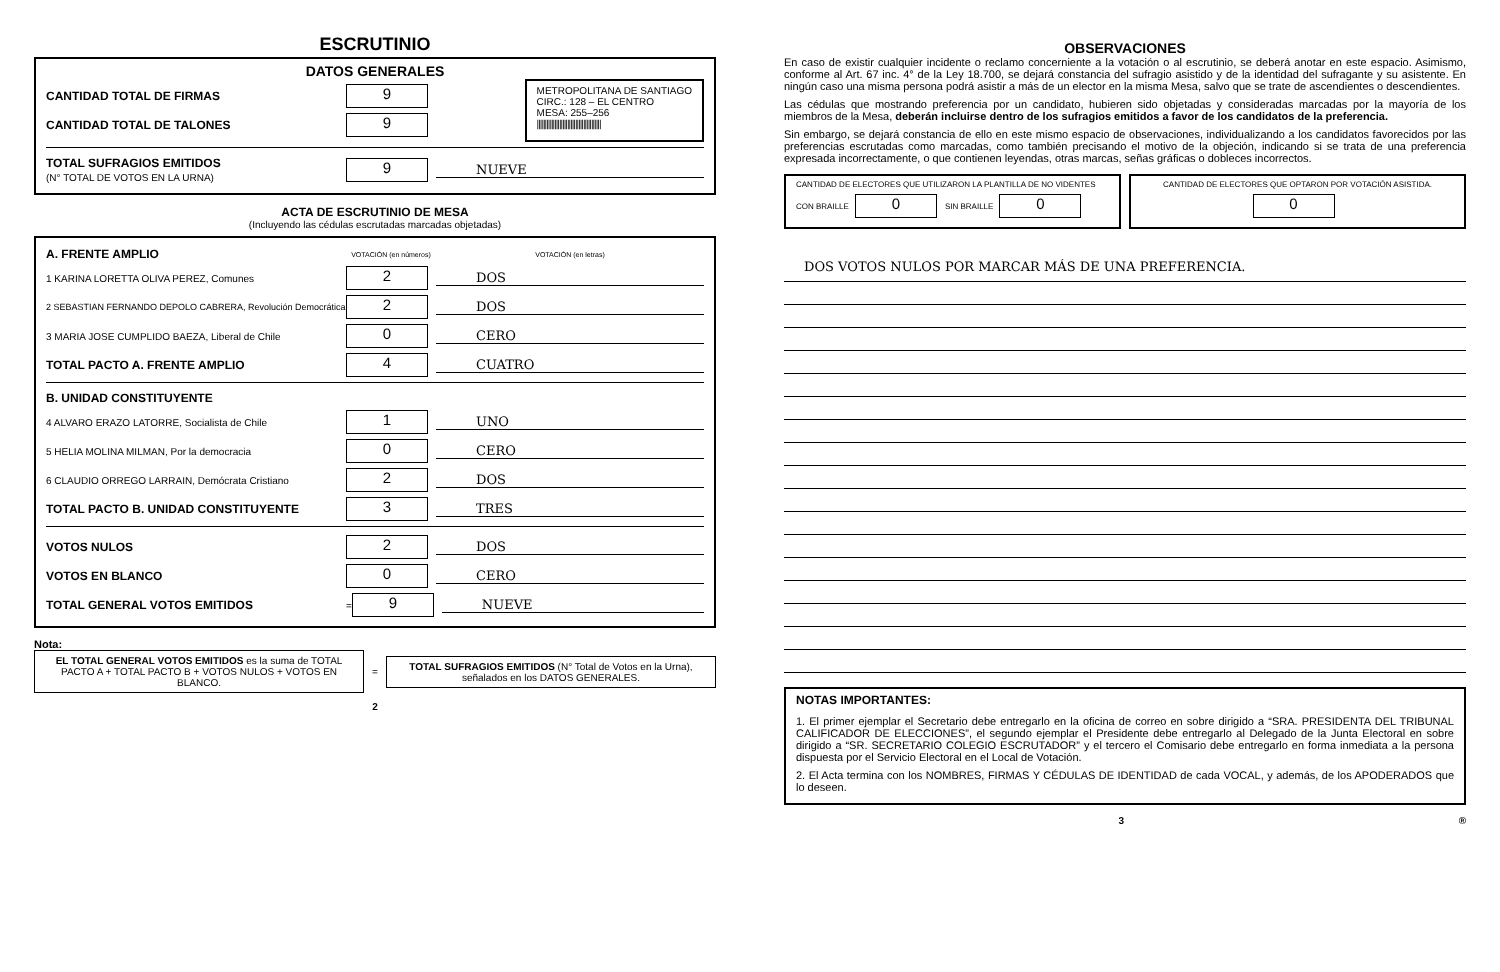ESCRUTINIO
DATOS GENERALES
CANTIDAD TOTAL DE FIRMAS 9
CANTIDAD TOTAL DE TALONES 9
METROPOLITANA DE SANTIAGO
CIRC.: 128 – EL CENTRO
MESA: 255–256
||||||||||||||||||||||||||||||||||||||||
TOTAL SUFRAGIOS EMITIDOS
(N° TOTAL DE VOTOS EN LA URNA) 9 NUEVE
ACTA DE ESCRUTINIO DE MESA
(Incluyendo las cédulas escrutadas marcadas objetadas)
A. FRENTE AMPLIO VOTACIÓN (en números) VOTACIÓN (en letras)
1 KARINA LORETTA OLIVA PEREZ, Comunes 2 DOS
2 SEBASTIAN FERNANDO DEPOLO CABRERA, Revolución Democrática 2 DOS
3 MARIA JOSE CUMPLIDO BAEZA, Liberal de Chile 0 CERO
TOTAL PACTO A. FRENTE AMPLIO 4 CUATRO
B. UNIDAD CONSTITUYENTE
4 ALVARO ERAZO LATORRE, Socialista de Chile 1 UNO
5 HELIA MOLINA MILMAN, Por la democracia 0 CERO
6 CLAUDIO ORREGO LARRAIN, Demócrata Cristiano 2 DOS
TOTAL PACTO B. UNIDAD CONSTITUYENTE 3 TRES
VOTOS NULOS 2 DOS
VOTOS EN BLANCO 0 CERO
TOTAL GENERAL VOTOS EMITIDOS = 9 NUEVE
Nota:
EL TOTAL GENERAL VOTOS EMITIDOS es la suma de TOTAL PACTO A + TOTAL PACTO B + VOTOS NULOS + VOTOS EN BLANCO.
=
TOTAL SUFRAGIOS EMITIDOS (N° Total de Votos en la Urna), señalados en los DATOS GENERALES.
2
OBSERVACIONES
En caso de existir cualquier incidente o reclamo concerniente a la votación o al escrutinio, se deberá anotar en este espacio. Asimismo, conforme al Art. 67 inc. 4° de la Ley 18.700, se dejará constancia del sufragio asistido y de la identidad del sufragante y su asistente. En ningún caso una misma persona podrá asistir a más de un elector en la misma Mesa, salvo que se trate de ascendientes o descendientes.
Las cédulas que mostrando preferencia por un candidato, hubieren sido objetadas y consideradas marcadas por la mayoría de los miembros de la Mesa, deberán incluirse dentro de los sufragios emitidos a favor de los candidatos de la preferencia.
Sin embargo, se dejará constancia de ello en este mismo espacio de observaciones, individualizando a los candidatos favorecidos por las preferencias escrutadas como marcadas, como también precisando el motivo de la objeción, indicando si se trata de una preferencia expresada incorrectamente, o que contienen leyendas, otras marcas, señas gráficas o dobleces incorrectos.
CANTIDAD DE ELECTORES QUE UTILIZARON LA PLANTILLA DE NO VIDENTES
CON BRAILLE 0 SIN BRAILLE 0
CANTIDAD DE ELECTORES QUE OPTARON POR VOTACIÓN ASISTIDA.
0
DOS VOTOS NULOS POR MARCAR MÁS DE UNA PREFERENCIA.
NOTAS IMPORTANTES:
1. El primer ejemplar el Secretario debe entregarlo en la oficina de correo en sobre dirigido a “SRA. PRESIDENTA DEL TRIBUNAL CALIFICADOR DE ELECCIONES”, el segundo ejemplar el Presidente debe entregarlo al Delegado de la Junta Electoral en sobre dirigido a “SR. SECRETARIO COLEGIO ESCRUTADOR” y el tercero el Comisario debe entregarlo en forma inmediata a la persona dispuesta por el Servicio Electoral en el Local de Votación.
2. El Acta termina con los NOMBRES, FIRMAS Y CÉDULAS DE IDENTIDAD de cada VOCAL, y además, de los APODERADOS que lo deseen.
3 ®